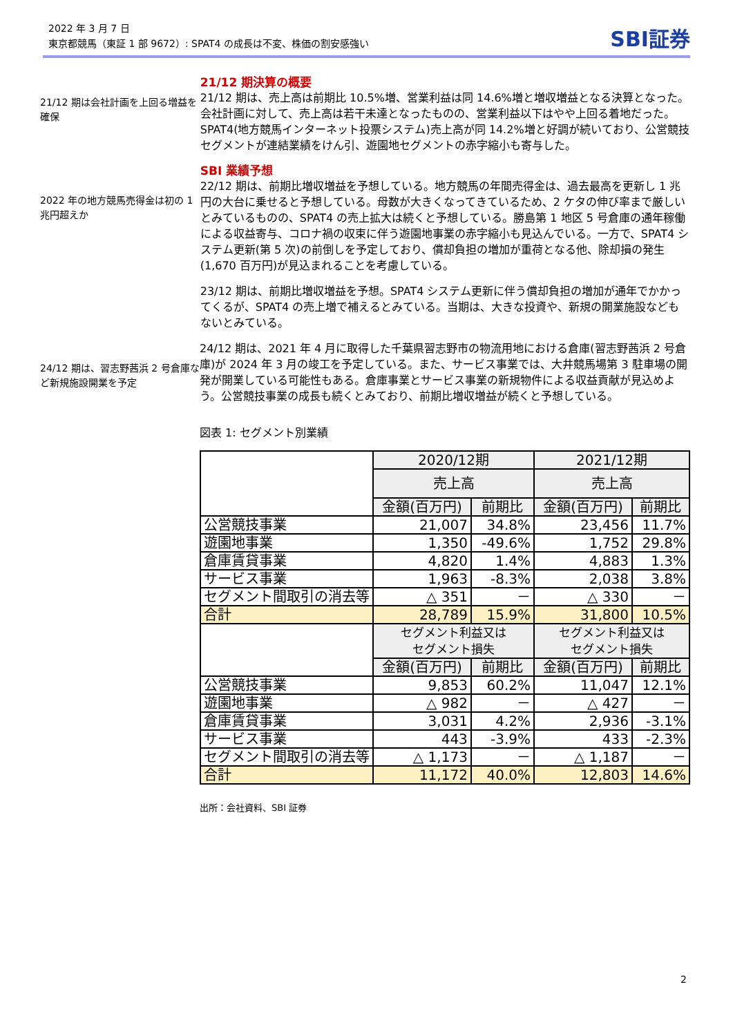2022 年 3 月 7 日
東京都競馬（東証 1 部 9672）: SPAT4 の成長は不変、株価の割安感強い
SBI証券
21/12 期は会社計画を上回る増益を確保
21/12 期決算の概要
21/12 期は、売上高は前期比 10.5%増、営業利益は同 14.6%増と増収増益となる決算となった。会社計画に対して、売上高は若干未達となったものの、営業利益以下はやや上回る着地だった。SPAT4(地方競馬インターネット投票システム)売上高が同 14.2%増と好調が続いており、公営競技セグメントが連結業績をけん引、遊園地セグメントの赤字縮小も寄与した。
2022 年の地方競馬売得金は初の 1 兆円超えか
SBI 業績予想
22/12 期は、前期比増収増益を予想している。地方競馬の年間売得金は、過去最高を更新し 1 兆円の大台に乗せると予想している。母数が大きくなってきているため、2 ケタの伸び率まで厳しいとみているものの、SPAT4 の売上拡大は続くと予想している。勝島第 1 地区 5 号倉庫の通年稼働による収益寄与、コロナ禍の収束に伴う遊園地事業の赤字縮小も見込んでいる。一方で、SPAT4 システム更新(第 5 次)の前倒しを予定しており、償却負担の増加が重荷となる他、除却損の発生(1,670 百万円)が見込まれることを考慮している。
23/12 期は、前期比増収増益を予想。SPAT4 システム更新に伴う償却負担の増加が通年でかかってくるが、SPAT4 の売上増で補えるとみている。当期は、大きな投資や、新規の開業施設などもないとみている。
24/12 期は、習志野茜浜 2 号倉庫など新規施設開業を予定
24/12 期は、2021 年 4 月に取得した千葉県習志野市の物流用地における倉庫(習志野茜浜 2 号倉庫)が 2024 年 3 月の竣工を予定している。また、サービス事業では、大井競馬場第 3 駐車場の開発が開業している可能性もある。倉庫事業とサービス事業の新規物件による収益貢献が見込めよう。公営競技事業の成長も続くとみており、前期比増収増益が続くと予想している。
図表 1: セグメント別業績
| | 2020/12期 | | 2021/12期 | |
| | 売上高 | | 売上高 | |
| | 金額(百万円) | 前期比 | 金額(百万円) | 前期比 |
| 公営競技事業 | 21,007 | 34.8% | 23,456 | 11.7% |
| 遊園地事業 | 1,350 | -49.6% | 1,752 | 29.8% |
| 倉庫賃貸事業 | 4,820 | 1.4% | 4,883 | 1.3% |
| サービス事業 | 1,963 | -8.3% | 2,038 | 3.8% |
| セグメント間取引の消去等 | △ 351 | － | △ 330 | － |
| 合計 | 28,789 | 15.9% | 31,800 | 10.5% |
| | セグメント利益又は セグメント損失 | | セグメント利益又は セグメント損失 | |
| | 金額(百万円) | 前期比 | 金額(百万円) | 前期比 |
| 公営競技事業 | 9,853 | 60.2% | 11,047 | 12.1% |
| 遊園地事業 | △ 982 | － | △ 427 | － |
| 倉庫賃貸事業 | 3,031 | 4.2% | 2,936 | -3.1% |
| サービス事業 | 443 | -3.9% | 433 | -2.3% |
| セグメント間取引の消去等 | △ 1,173 | － | △ 1,187 | － |
| 合計 | 11,172 | 40.0% | 12,803 | 14.6% |
出所：会社資料、SBI 証券
2